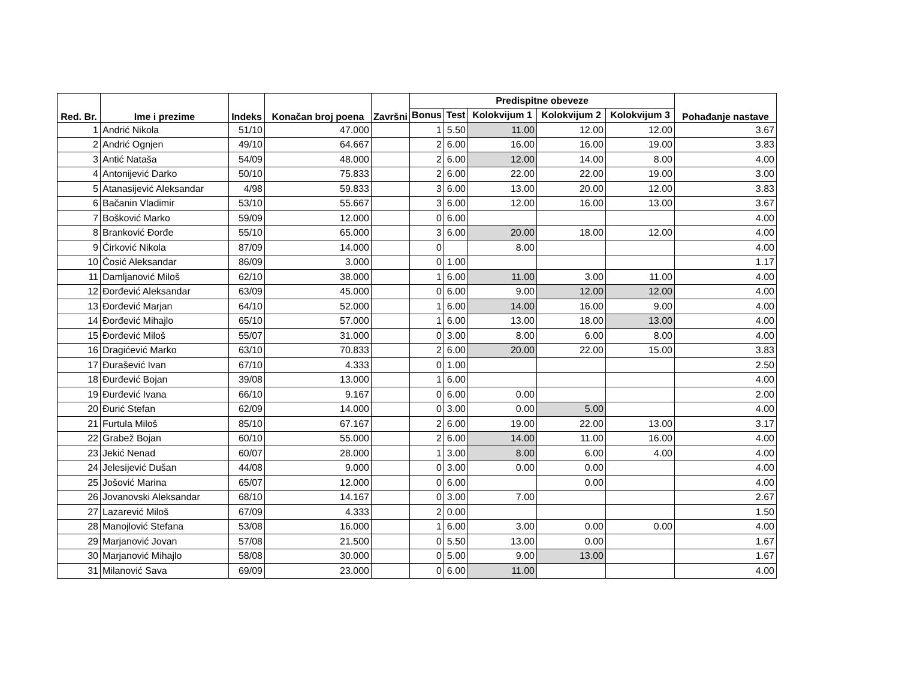| Red. Br. | Ime i prezime | Indeks | Konačan broj poena | Završni | Predispitne obeveze | | | | | Pohađanje nastave |
| --- | --- | --- | --- | --- | --- | --- | --- | --- | --- | --- |
| | | | | | Bonus | Test | Kolokvijum 1 | Kolokvijum 2 | Kolokvijum 3 | |
| 1 | Andrić Nikola | 51/10 | 47.000 | | 1 | 5.50 | 11.00 | 12.00 | 12.00 | 3.67 |
| 2 | Andrić Ognjen | 49/10 | 64.667 | | 2 | 6.00 | 16.00 | 16.00 | 19.00 | 3.83 |
| 3 | Antić Nataša | 54/09 | 48.000 | | 2 | 6.00 | 12.00 | 14.00 | 8.00 | 4.00 |
| 4 | Antonijević Darko | 50/10 | 75.833 | | 2 | 6.00 | 22.00 | 22.00 | 19.00 | 3.00 |
| 5 | Atanasijević Aleksandar | 4/98 | 59.833 | | 3 | 6.00 | 13.00 | 20.00 | 12.00 | 3.83 |
| 6 | Bačanin Vladimir | 53/10 | 55.667 | | 3 | 6.00 | 12.00 | 16.00 | 13.00 | 3.67 |
| 7 | Bošković Marko | 59/09 | 12.000 | | 0 | 6.00 | | | | 4.00 |
| 8 | Branković Đorđe | 55/10 | 65.000 | | 3 | 6.00 | 20.00 | 18.00 | 12.00 | 4.00 |
| 9 | Ćirković Nikola | 87/09 | 14.000 | | 0 | | 8.00 | | | 4.00 |
| 10 | Ćosić Aleksandar | 86/09 | 3.000 | | 0 | 1.00 | | | | 1.17 |
| 11 | Damljanović Miloš | 62/10 | 38.000 | | 1 | 6.00 | 11.00 | 3.00 | 11.00 | 4.00 |
| 12 | Đorđević Aleksandar | 63/09 | 45.000 | | 0 | 6.00 | 9.00 | 12.00 | 12.00 | 4.00 |
| 13 | Đorđević Marjan | 64/10 | 52.000 | | 1 | 6.00 | 14.00 | 16.00 | 9.00 | 4.00 |
| 14 | Đorđević Mihajlo | 65/10 | 57.000 | | 1 | 6.00 | 13.00 | 18.00 | 13.00 | 4.00 |
| 15 | Đorđević Miloš | 55/07 | 31.000 | | 0 | 3.00 | 8.00 | 6.00 | 8.00 | 4.00 |
| 16 | Dragićević Marko | 63/10 | 70.833 | | 2 | 6.00 | 20.00 | 22.00 | 15.00 | 3.83 |
| 17 | Đurašević Ivan | 67/10 | 4.333 | | 0 | 1.00 | | | | 2.50 |
| 18 | Đurđević Bojan | 39/08 | 13.000 | | 1 | 6.00 | | | | 4.00 |
| 19 | Đurđević Ivana | 66/10 | 9.167 | | 0 | 6.00 | 0.00 | | | 2.00 |
| 20 | Đurić Stefan | 62/09 | 14.000 | | 0 | 3.00 | 0.00 | 5.00 | | 4.00 |
| 21 | Furtula Miloš | 85/10 | 67.167 | | 2 | 6.00 | 19.00 | 22.00 | 13.00 | 3.17 |
| 22 | Grabež Bojan | 60/10 | 55.000 | | 2 | 6.00 | 14.00 | 11.00 | 16.00 | 4.00 |
| 23 | Jekić Nenad | 60/07 | 28.000 | | 1 | 3.00 | 8.00 | 6.00 | 4.00 | 4.00 |
| 24 | Jelesijević Dušan | 44/08 | 9.000 | | 0 | 3.00 | 0.00 | 0.00 | | 4.00 |
| 25 | Jošović Marina | 65/07 | 12.000 | | 0 | 6.00 | | 0.00 | | 4.00 |
| 26 | Jovanovski Aleksandar | 68/10 | 14.167 | | 0 | 3.00 | 7.00 | | | 2.67 |
| 27 | Lazarević Miloš | 67/09 | 4.333 | | 2 | 0.00 | | | | 1.50 |
| 28 | Manojlović Stefana | 53/08 | 16.000 | | 1 | 6.00 | 3.00 | 0.00 | 0.00 | 4.00 |
| 29 | Marjanović Jovan | 57/08 | 21.500 | | 0 | 5.50 | 13.00 | 0.00 | | 1.67 |
| 30 | Marjanović Mihajlo | 58/08 | 30.000 | | 0 | 5.00 | 9.00 | 13.00 | | 1.67 |
| 31 | Milanović Sava | 69/09 | 23.000 | | 0 | 6.00 | 11.00 | | | 4.00 |